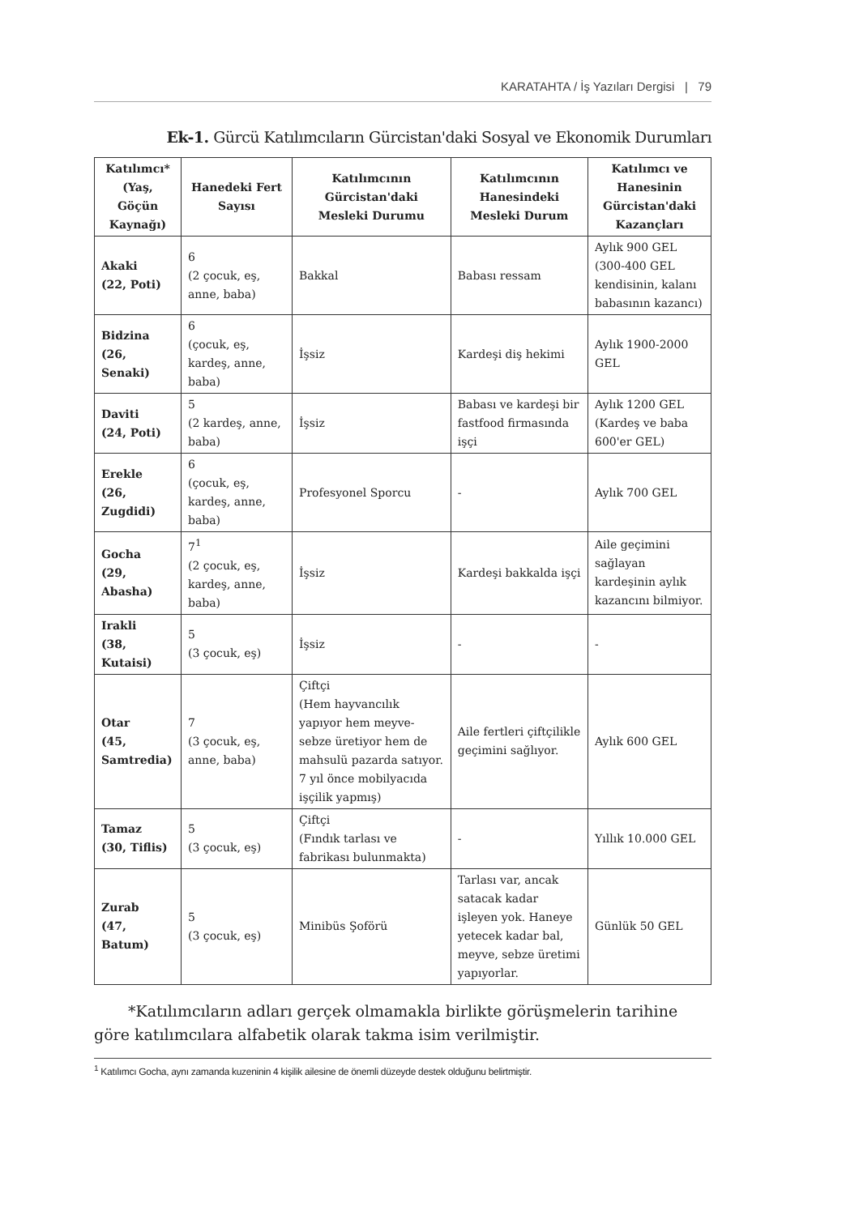KARATAHTA / İş Yazıları Dergisi | 79
Ek-1. Gürcü Katılımcıların Gürcistan'daki Sosyal ve Ekonomik Durumları
| Katılımcı* (Yaş, Göçün Kaynağı) | Hanedeki Fert Sayısı | Katılımcının Gürcistan'daki Mesleki Durumu | Katılımcının Hanesindeki Mesleki Durum | Katılımcı ve Hanesinin Gürcistan'daki Kazançları |
| --- | --- | --- | --- | --- |
| Akaki (22, Poti) | 6 (2 çocuk, eş, anne, baba) | Bakkal | Babası ressam | Aylık 900 GEL (300-400 GEL kendisinin, kalanı babasının kazancı) |
| Bidzina (26, Senaki) | 6 (çocuk, eş, kardeş, anne, baba) | İşsiz | Kardeşi diş hekimi | Aylık 1900-2000 GEL |
| Daviti (24, Poti) | 5 (2 kardeş, anne, baba) | İşsiz | Babası ve kardeşi bir fastfood firmasında işçi | Aylık 1200 GEL (Kardeş ve baba 600'er GEL) |
| Erekle (26, Zugdidi) | 6 (çocuk, eş, kardeş, anne, baba) | Profesyonel Sporcu | - | Aylık 700 GEL |
| Gocha (29, Abasha) | 7<sup>1</sup> (2 çocuk, eş, kardeş, anne, baba) | İşsiz | Kardeşi bakkalda işçi | Aile geçimini sağlayan kardeşinin aylık kazancını bilmiyor. |
| Irakli (38, Kutaisi) | 5 (3 çocuk, eş) | İşsiz | - | - |
| Otar (45, Samtredia) | 7 (3 çocuk, eş, anne, baba) | Çiftçi (Hem hayvancılık yapıyor hem meyve-sebze üretiyor hem de mahsulü pazarda satıyor. 7 yıl önce mobilyacıda işçilik yapmış) | Aile fertleri çiftçilikle geçimini sağlıyor. | Aylık 600 GEL |
| Tamaz (30, Tiflis) | 5 (3 çocuk, eş) | Çiftçi (Fındık tarlası ve fabrikası bulunmakta) | - | Yıllık 10.000 GEL |
| Zurab (47, Batum) | 5 (3 çocuk, eş) | Minibüs Şoförü | Tarlası var, ancak satacak kadar işleyen yok. Haneye yetecek kadar bal, meyve, sebze üretimi yapıyorlar. | Günlük 50 GEL |
*Katılımcıların adları gerçek olmamakla birlikte görüşmelerin tarihine göre katılımcılara alfabetik olarak takma isim verilmiştir.
<sup>1</sup> Katılımcı Gocha, aynı zamanda kuzeninin 4 kişilik ailesine de önemli düzeyde destek olduğunu belirtmiştir.